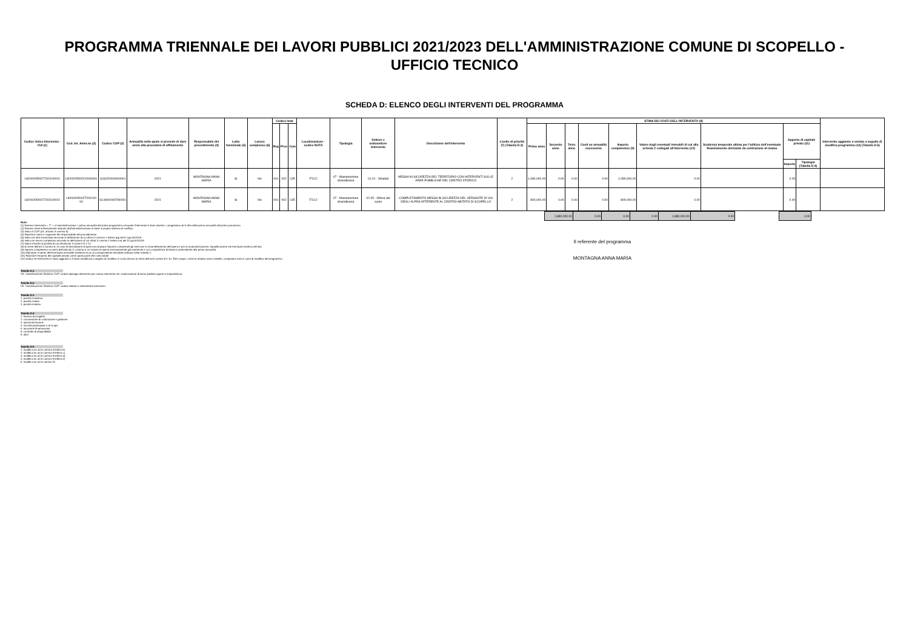PROGRAMMA TRIENNALE DEI LAVORI PUBBLICI 2021/2023 DELL'AMMINISTRAZIONE COMUNE DI SCOPELLO -
UFFICIO TECNICO
SCHEDA D: ELENCO DEGLI INTERVENTI DEL PROGRAMMA
| Codice Unico Intervento - CUI (1) | Cod. Int. Amm.ne (2) | Codice CUP (3) | Annualità nella quale si prevede di dare avvio alla procedura di affidamento | Responsabile del procedimento (4) | Lotto funzionale (5) | Lavoro complesso (6) | Codice Istat | | | Localizzazione - codice NUTS | Tipologia | Settore e sottosettore intervento | Descrizione dell'intervento | Livello di priorità (7) (Tabella D.3) | STIMA DEI COSTI DELL'INTERVENTO (8) | | | | | | | | | Intervento aggiunto o variato a seguito di modifica programma (12) (Tabella D.5) |
| --- | --- | --- | --- | --- | --- | --- | --- | --- | --- | --- | --- | --- | --- | --- | --- | --- | --- | --- | --- | --- | --- | --- | --- | --- |
| | | | | | | | Reg | Prov | Com | | | | | | Primo anno | Secondo anno | Terzo anno | Costi su annualità successiva | Importo complessivo (9) | Valore degli eventuali immobili di cui alla scheda C collegati all'intervento (10) | Scadenza temporale ultima per l'utilizzo dell'eventuale finanziamento derivante da contrazione di mutuo | Apporto di capitale privato (11) | | |
| | | | | | | | | | | | | | | | | | | | | | | Importo | Tipologia (Tabella D.4) | |
| L82002050027202100001 | L820020500202000001 | G19J20000000001 | 2021 | MONTAGNA ANNA MARIA | Si | No | 001 | 002 | 135 | ITC12 | 07 - Manutenzione straordinaria | 01.01 - Stradali | MESSA IN SICUREZZA DEL TERRITORIO CON INTERVENTI SULLE AREE PUBBLICHE DEL CENTRO STORICO | 2 | 1,080,000.00 | 0.00 | 0.00 | 0.00 | 1,080,000.00 | 0.00 | | 0.00 | | |
| L82002050027202100002 | L82002050027202100 00 | G14H20000780001 | 2021 | MONTAGNA ANNA MARIA | Si | No | 001 | 002 | 135 | ITC12 | 07 - Manutenzione straordinaria | 02.05 - Difesa del suolo | COMPLETAMENTO MESSA IN SICUREZZA DEL VERSANTE DI VIA DEGLI ALPINI AFFERENTE AL CENTRO ABITATO DI SCOPELLO | 2 | 800,000.00 | 0.00 | 0.00 | 0.00 | 800,000.00 | 0.00 | | 0.00 | | |
| 1,880,000.00 | 0.00 | 0.00 | 0.00 | 1,880,000.00 | 0.00 | | 0.00 |
Note:
(1) Numero intervento = "I" + cf amministrazione + prima annualità del primo programma nel quale l'intervento è stato inserito + progressivo di 5 cifre della prima annualità del primo proramma
(2) Numero interno liberamente indicato dall'amministrazione in base a proprio sistema di codifica
(3) Indica il CUP (cfr. articolo 3 comma 5)
(4) Riportare nome e cognome del responsabile del procedimento
(5) Indica se lotto funzionale secondo la definizione di cui all'art.3 comma 1 lettera qq) del D.Lgs.50/2016
(6) Indica se lavoro complesso secondo la definizione di cui all'art.3 comma 1 lettera oo) del D.Lgs.50/2016
(7) Indica il livello di priorità di cui all'articolo 3 commi 11 e 12
(8) Ai sensi dell'art.4 comma 6, in caso di demolizione di opera incompiuta l'importo comprende gli oneri per lo smantellamento dell'opera e per la rinaturalizzazione, riqualificazione ed eventuale bonifica del sito.
(9) Importo complessivo ai sensi dell'articolo 3, comma 6, ivi incluse le spese eventualmente già sostenute e con competenza di bilancio antecedente alla prima annualità
(10) Riportare il valore dell'eventuale immobile trasferito di cui al corrispondente immobile indicato nella scheda C
(11) Riportare l'importo del capitale privato come quota parte del costo totale
(12) Indica se l'intervento è stato aggiunto o è stato modificato a seguito di modifica in corso d'anno ai sensi dell'art.5 commi 8 e 10. Tale campo, come la relativa nota e tabella, compaiono solo in caso di modifica del programma
Tabella D.1
Cfr. Classificazione Sistema CUP: codice tipologia intervento per natura intervento 03= realizzazione di lavori pubblici (opere e impiantistica)
Tabella D.2
Cfr. Classificazione Sistema CUP: codice settore e sottosettore intervento
Tabella D.3
1. priorità massima
2. priorità media
3. priorità minima
Tabella D.4
1. finanza di progetto
2. concessione di costruzione e gestione
3. sponsorizzazione
4. società partecipate o di scopo
5. locazione finananziaria
6. contratto di disponibilità
9. altro
Tabella D.5
1. modifica ex art.5 comma 9 lettera b)
2. modifica ex art.5 comma 9 lettera c)
3. modifica ex art.5 comma 9 lettera d)
4. modifica ex art.5 comma 9 lettera e)
5. modifica ex art.5 comma 11
Il referente del programma
MONTAGNA ANNA MARIA